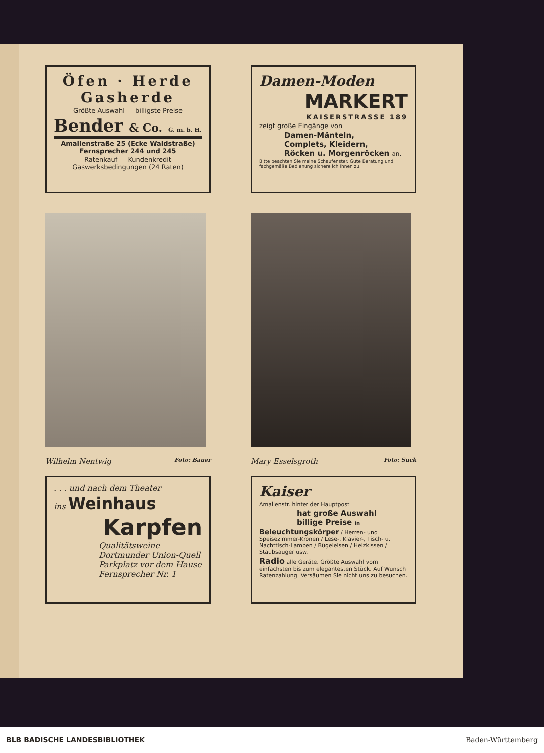Öfen · Herde
Gasherde
Größte Auswahl — billigste Preise
Bender & Co. G. m. b. H.
Amalienstraße 25 (Ecke Waldstraße)
Fernsprecher 244 und 245
Ratenkauf — Kundenkredit
Gaswerksbedingungen (24 Raten)
Damen-Moden
MARKERT
KAISERSTRASSE 189
zeigt große Eingänge von
Damen-Mänteln,
Complets, Kleidern,
Röcken u. Morgenröcken an.
Bitte beachten Sie meine Schaufenster. Gute Beratung und fachgemäße Bedienung sichere ich Ihnen zu.
Wilhelm Nentwig Foto: Bauer
Mary Esselsgroth Foto: Suck
. . . und nach dem Theater
ins Weinhaus
Karpfen
Qualitätsweine
Dortmunder Union-Quell
Parkplatz vor dem Hause
Fernsprecher Nr. 1
Kaiser
Amalienstr. hinter der Hauptpost
hat große Auswahl
billige Preise in
Beleuchtungskörper / Herren- und Speisezimmer-Kronen / Lese-, Klavier-, Tisch- u. Nachttisch-Lampen / Bügeleisen / Heizkissen / Staubsauger usw.
Radio alle Geräte. Größte Auswahl vom einfachsten bis zum elegantesten Stück. Auf Wunsch Ratenzahlung. Versäumen Sie nicht uns zu besuchen.
BLB BADISCHE LANDESBIBLIOTHEK Baden-Württemberg